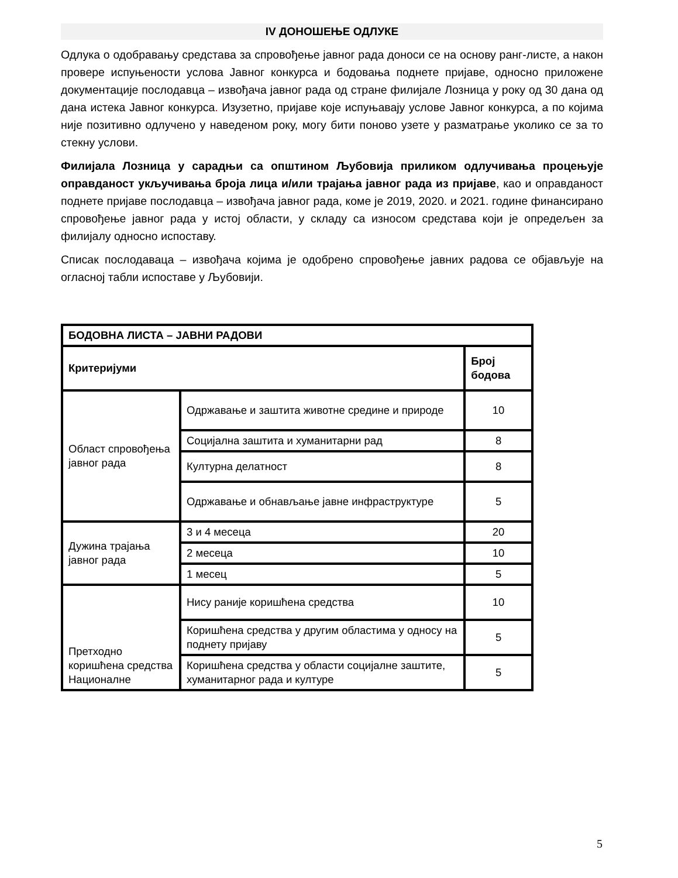IV ДОНОШЕЊЕ ОДЛУКЕ
Одлука о одобравању средстава за спровођење јавног рада доноси се на основу ранг-листе, а након провере испуњености услова Јавног конкурса и бодовања поднете пријаве, односно приложене документације послодавца – извођача јавног рада од стране филијале Лозница у року од 30 дана од дана истека Јавног конкурса. Изузетно, пријаве које испуњавају услове Јавног конкурса, а по којима није позитивно одлучено у наведеном року, могу бити поново узете у разматрање уколико се за то стекну услови.
Филијала Лозница у сарадњи са општином Љубовија приликом одлучивања процењује оправданост укључивања броја лица и/или трајања јавног рада из пријаве, као и оправданост поднете пријаве послодавца – извођача јавног рада, коме је 2019, 2020. и 2021. године финансирано спровођење јавног рада у истој области, у складу са износом средстава који је опредељен за филијалу односно испоставу.
Списак послодаваца – извођача којима је одобрено спровођење јавних радова се објављује на огласној табли испоставе у Љубовији.
| БОДОВНА ЛИСТА – ЈАВНИ РАДОВИ | | |
| --- | --- | --- |
| Критеријуми | | Број бодова |
| Област спровођења јавног рада | Одржавање и заштита животне средине и природе | 10 |
| | Социјална заштита и хуманитарни рад | 8 |
| | Културна делатност | 8 |
| | Одржавање и обнављање јавне инфраструктуре | 5 |
| Дужина трајања јавног рада | 3 и 4 месеца | 20 |
| | 2 месеца | 10 |
| | 1 месец | 5 |
| Претходно коришћена средства Националне | Нису раније коришћена средства | 10 |
| | Коришћена средства у другим областима у односу на поднету пријаву | 5 |
| | Коришћена средства у области социјалне заштите, хуманитарног рада и културе | 5 |
5